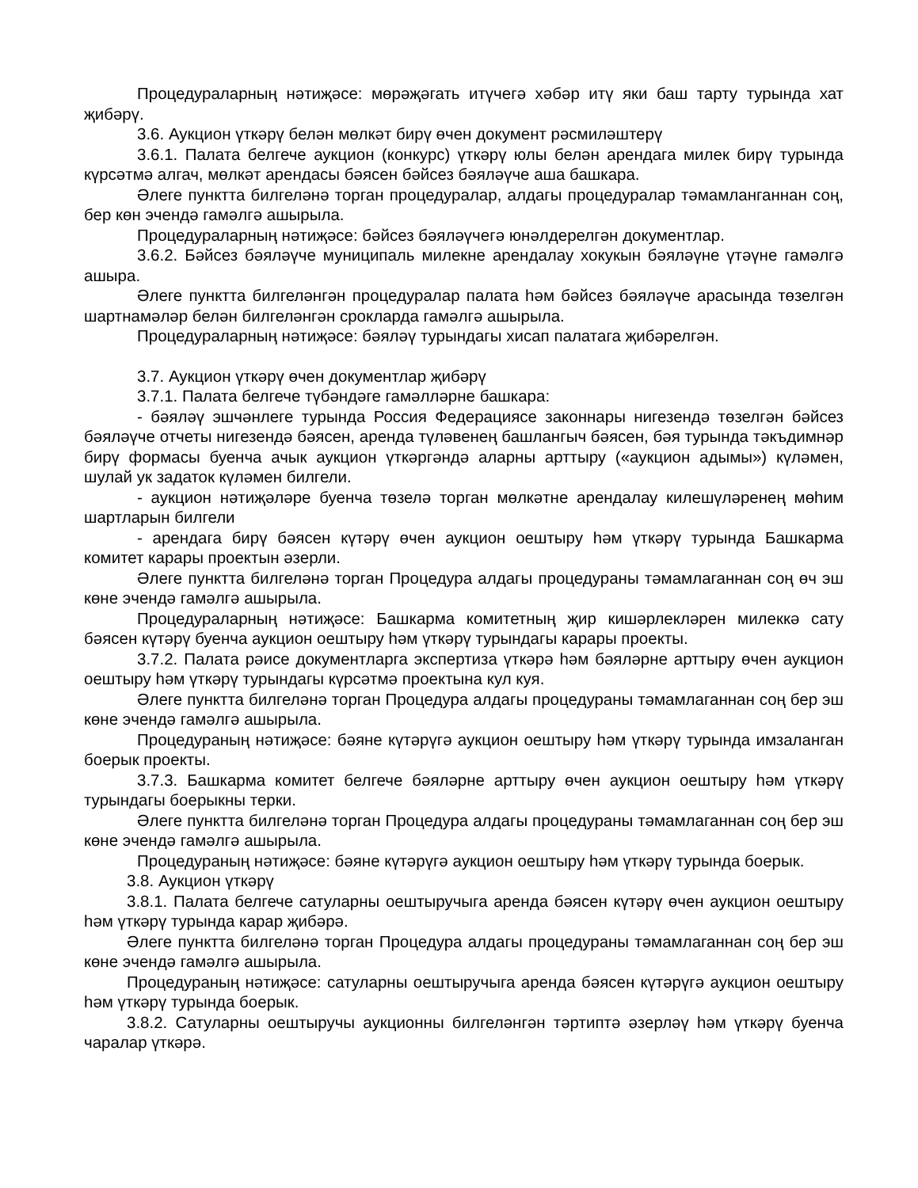Процедураларның нәтиҗәсе: мөрәҗәгать итүчегә хәбәр итү яки баш тарту турында хат җибәрү.
3.6. Аукцион үткәрү белән мөлкәт бирү өчен документ рәсмиләштерү
3.6.1. Палата белгече аукцион (конкурс) үткәрү юлы белән арендага милек бирү турында күрсәтмә алгач, мөлкәт арендасы бәясен бәйсез бәяләүче аша башкара.
Әлеге пунктта билгеләнә торган процедуралар, алдагы процедуралар тәмамланганнан соң, бер көн эчендә гамәлгә ашырыла.
Процедураларның нәтиҗәсе: бәйсез бәяләүчегә юнәлдерелгән документлар.
3.6.2. Бәйсез бәяләүче муниципаль милекне арендалау хокукын бәяләүне үтәүне гамәлгә ашыра.
Әлеге пунктта билгеләнгән процедуралар палата һәм бәйсез бәяләүче арасында төзелгән шартнамәләр белән билгеләнгән срокларда гамәлгә ашырыла.
Процедураларның нәтиҗәсе: бәяләү турындагы хисап палатага җибәрелгән.
3.7. Аукцион үткәрү өчен документлар җибәрү
3.7.1. Палата белгече түбәндәге гамәлләрне башкара:
- бәяләү эшчәнлеге турында Россия Федерациясе законнары нигезендә төзелгән бәйсез бәяләүче отчеты нигезендә бәясен, аренда түләвенең башлангыч бәясен, бәя турында тәкъдимнәр бирү формасы буенча ачык аукцион үткәргәндә аларны арттыру («аукцион адымы») күләмен, шулай ук задаток күләмен билгели.
- аукцион нәтиҗәләре буенча төзелә торган мөлкәтне арендалау килешүләренең мөһим шартларын билгели
- арендага бирү бәясен күтәрү өчен аукцион оештыру һәм үткәрү турында Башкарма комитет карары проектын әзерли.
Әлеге пунктта билгеләнә торган Процедура алдагы процедураны тәмамлаганнан соң өч эш көне эчендә гамәлгә ашырыла.
Процедураларның нәтиҗәсе: Башкарма комитетның җир кишәрлекләрен милеккә сату бәясен күтәрү буенча аукцион оештыру һәм үткәрү турындагы карары проекты.
3.7.2. Палата рәисе документларга экспертиза үткәрә һәм бәяләрне арттыру өчен аукцион оештыру һәм үткәрү турындагы күрсәтмә проектына кул куя.
Әлеге пунктта билгеләнә торган Процедура алдагы процедураны тәмамлаганнан соң бер эш көне эчендә гамәлгә ашырыла.
Процедураның нәтиҗәсе: бәяне күтәрүгә аукцион оештыру һәм үткәрү турында имзаланган боерык проекты.
3.7.3. Башкарма комитет белгече бәяләрне арттыру өчен аукцион оештыру һәм үткәрү турындагы боерыкны терки.
Әлеге пунктта билгеләнә торган Процедура алдагы процедураны тәмамлаганнан соң бер эш көне эчендә гамәлгә ашырыла.
Процедураның нәтиҗәсе: бәяне күтәрүгә аукцион оештыру һәм үткәрү турында боерык.
3.8. Аукцион үткәрү
3.8.1. Палата белгече сатуларны оештыручыга аренда бәясен күтәрү өчен аукцион оештыру һәм үткәрү турында карар җибәрә.
Әлеге пунктта билгеләнә торган Процедура алдагы процедураны тәмамлаганнан соң бер эш көне эчендә гамәлгә ашырыла.
Процедураның нәтиҗәсе: сатуларны оештыручыга аренда бәясен күтәрүгә аукцион оештыру һәм үткәрү турында боерык.
3.8.2. Сатуларны оештыручы аукционны билгеләнгән тәртиптә әзерләү һәм үткәрү буенча чаралар үткәрә.